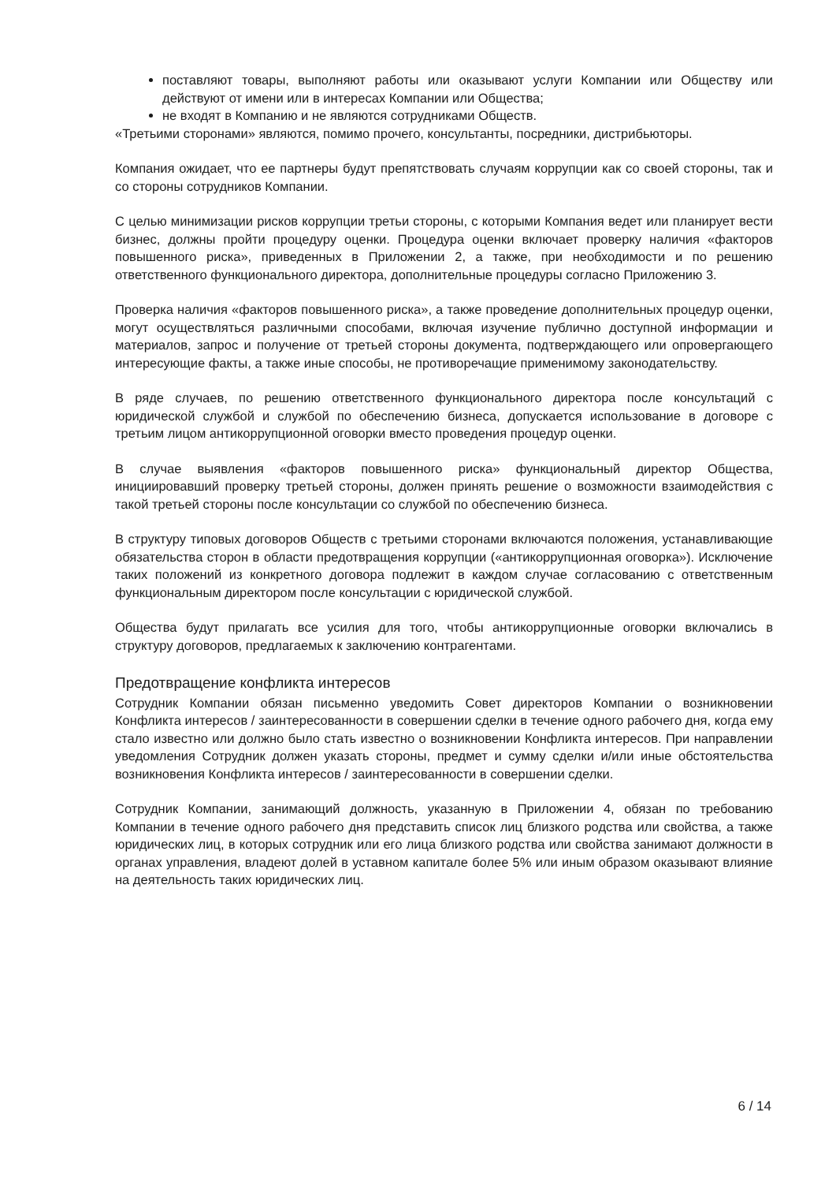поставляют товары, выполняют работы или оказывают услуги Компании или Обществу или действуют от имени или в интересах Компании или Общества;
не входят в Компанию и не являются сотрудниками Обществ.
«Третьими сторонами» являются, помимо прочего, консультанты, посредники, дистрибьюторы.
Компания ожидает, что ее партнеры будут препятствовать случаям коррупции как со своей стороны, так и со стороны сотрудников Компании.
С целью минимизации рисков коррупции третьи стороны, с которыми Компания ведет или планирует вести бизнес, должны пройти процедуру оценки. Процедура оценки включает проверку наличия «факторов повышенного риска», приведенных в Приложении 2, а также, при необходимости и по решению ответственного функционального директора, дополнительные процедуры согласно Приложению 3.
Проверка наличия «факторов повышенного риска», а также проведение дополнительных процедур оценки, могут осуществляться различными способами, включая изучение публично доступной информации и материалов, запрос и получение от третьей стороны документа, подтверждающего или опровергающего интересующие факты, а также иные способы, не противоречащие применимому законодательству.
В ряде случаев, по решению ответственного функционального директора после консультаций с юридической службой и службой по обеспечению бизнеса, допускается использование в договоре с третьим лицом антикоррупционной оговорки вместо проведения процедур оценки.
В случае выявления «факторов повышенного риска» функциональный директор Общества, инициировавший проверку третьей стороны, должен принять решение о возможности взаимодействия с такой третьей стороны после консультации со службой по обеспечению бизнеса.
В структуру типовых договоров Обществ с третьими сторонами включаются положения, устанавливающие обязательства сторон в области предотвращения коррупции («антикоррупционная оговорка»). Исключение таких положений из конкретного договора подлежит в каждом случае согласованию с ответственным функциональным директором после консультации с юридической службой.
Общества будут прилагать все усилия для того, чтобы антикоррупционные оговорки включались в структуру договоров, предлагаемых к заключению контрагентами.
Предотвращение конфликта интересов
Сотрудник Компании обязан письменно уведомить Совет директоров Компании о возникновении Конфликта интересов / заинтересованности в совершении сделки в течение одного рабочего дня, когда ему стало известно или должно было стать известно о возникновении Конфликта интересов. При направлении уведомления Сотрудник должен указать стороны, предмет и сумму сделки и/или иные обстоятельства возникновения Конфликта интересов / заинтересованности в совершении сделки.
Сотрудник Компании, занимающий должность, указанную в Приложении 4, обязан по требованию Компании в течение одного рабочего дня представить список лиц близкого родства или свойства, а также юридических лиц, в которых сотрудник или его лица близкого родства или свойства занимают должности в органах управления, владеют долей в уставном капитале более 5% или иным образом оказывают влияние на деятельность таких юридических лиц.
6 / 14